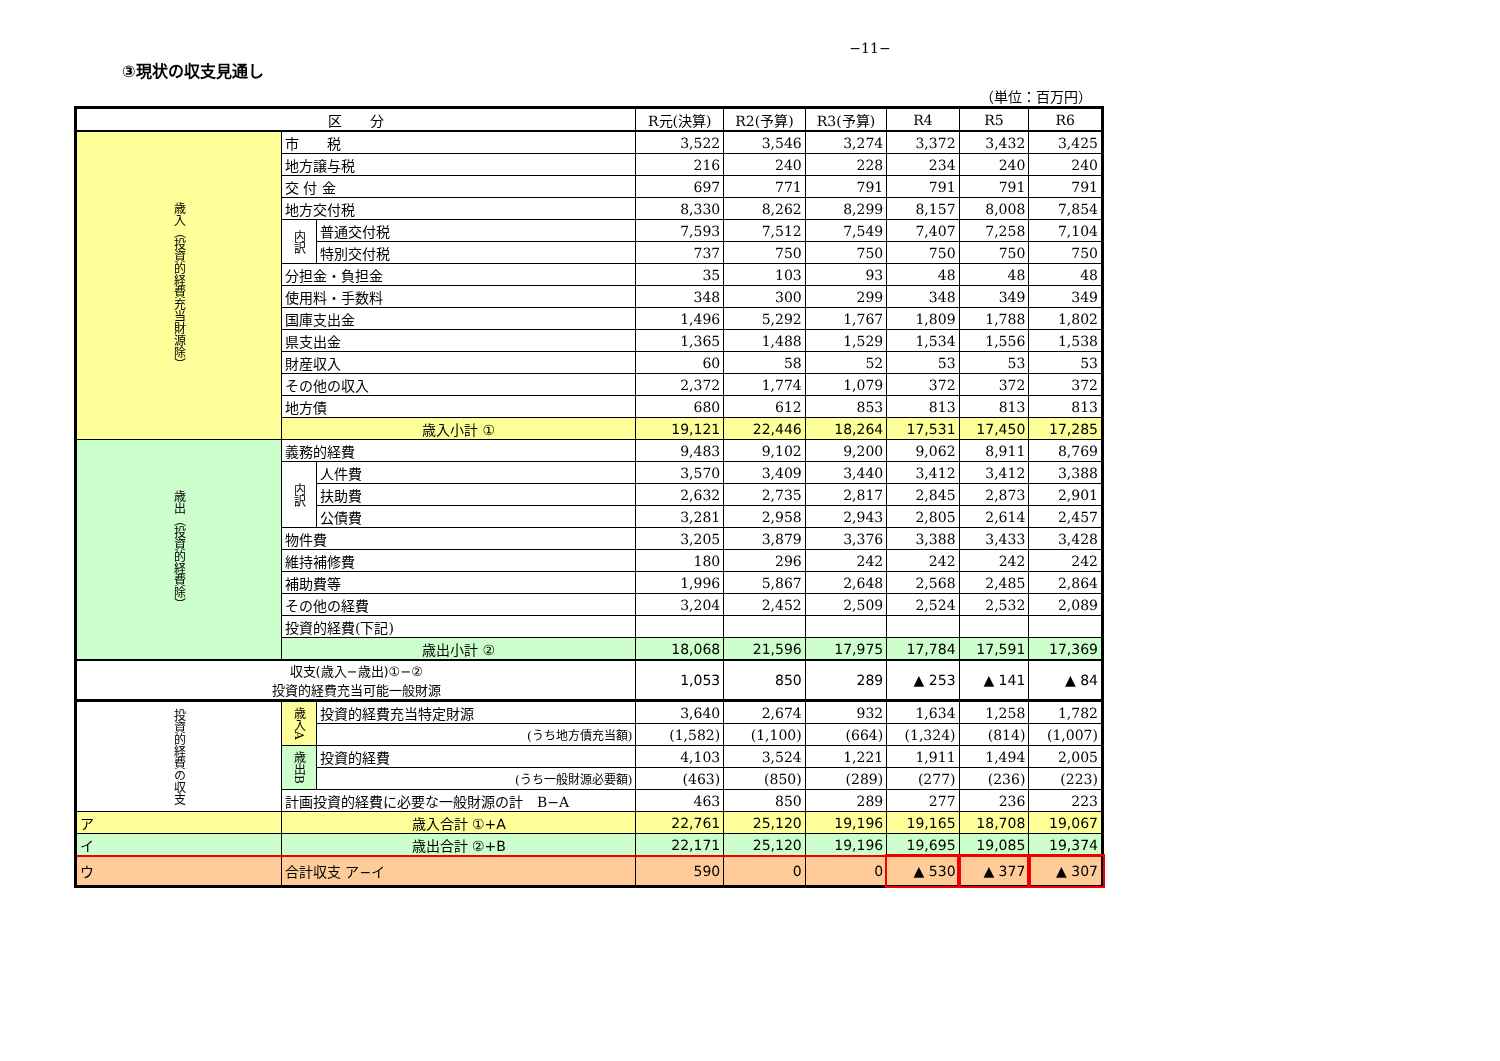−11−
③現状の収支見通し
（単位：百万円）
| 区 分 | | | R元(決算) | R2(予算) | R3(予算) | R4 | R5 | R6 |
| --- | --- | --- | --- | --- | --- | --- | --- | --- |
| 歳入（投資的経費充当財源除） | 市 税 | | 3,522 | 3,546 | 3,274 | 3,372 | 3,432 | 3,425 |
| | 地方譲与税 | | 216 | 240 | 228 | 234 | 240 | 240 |
| | 交 付 金 | | 697 | 771 | 791 | 791 | 791 | 791 |
| | 地方交付税 | | 8,330 | 8,262 | 8,299 | 8,157 | 8,008 | 7,854 |
| | 内訳 | 普通交付税 | 7,593 | 7,512 | 7,549 | 7,407 | 7,258 | 7,104 |
| | | 特別交付税 | 737 | 750 | 750 | 750 | 750 | 750 |
| | 分担金・負担金 | | 35 | 103 | 93 | 48 | 48 | 48 |
| | 使用料・手数料 | | 348 | 300 | 299 | 348 | 349 | 349 |
| | 国庫支出金 | | 1,496 | 5,292 | 1,767 | 1,809 | 1,788 | 1,802 |
| | 県支出金 | | 1,365 | 1,488 | 1,529 | 1,534 | 1,556 | 1,538 |
| | 財産収入 | | 60 | 58 | 52 | 53 | 53 | 53 |
| | その他の収入 | | 2,372 | 1,774 | 1,079 | 372 | 372 | 372 |
| | 地方債 | | 680 | 612 | 853 | 813 | 813 | 813 |
| | 歳入小計 ① | | 19,121 | 22,446 | 18,264 | 17,531 | 17,450 | 17,285 |
| 歳出（投資的経費除） | 義務的経費 | | 9,483 | 9,102 | 9,200 | 9,062 | 8,911 | 8,769 |
| | 内訳 | 人件費 | 3,570 | 3,409 | 3,440 | 3,412 | 3,412 | 3,388 |
| | | 扶助費 | 2,632 | 2,735 | 2,817 | 2,845 | 2,873 | 2,901 |
| | | 公債費 | 3,281 | 2,958 | 2,943 | 2,805 | 2,614 | 2,457 |
| | 物件費 | | 3,205 | 3,879 | 3,376 | 3,388 | 3,433 | 3,428 |
| | 維持補修費 | | 180 | 296 | 242 | 242 | 242 | 242 |
| | 補助費等 | | 1,996 | 5,867 | 2,648 | 2,568 | 2,485 | 2,864 |
| | その他の経費 | | 3,204 | 2,452 | 2,509 | 2,524 | 2,532 | 2,089 |
| | 投資的経費(下記) | | | | | | | |
| | 歳出小計 ② | | 18,068 | 21,596 | 17,975 | 17,784 | 17,591 | 17,369 |
| 収支(歳入−歳出)①−② 投資的経費充当可能一般財源 | | | 1,053 | 850 | 289 | ▲ 253 | ▲ 141 | ▲ 84 |
| 投資的経費の収支 | 歳入A | 投資的経費充当特定財源 | 3,640 | 2,674 | 932 | 1,634 | 1,258 | 1,782 |
| | | (うち地方債充当額) | (1,582) | (1,100) | (664) | (1,324) | (814) | (1,007) |
| | 歳出B | 投資的経費 | 4,103 | 3,524 | 1,221 | 1,911 | 1,494 | 2,005 |
| | | (うち一般財源必要額) | (463) | (850) | (289) | (277) | (236) | (223) |
| | 計画投資的経費に必要な一般財源の計 B−A | | 463 | 850 | 289 | 277 | 236 | 223 |
| ア | 歳入合計 ①+A | | 22,761 | 25,120 | 19,196 | 19,165 | 18,708 | 19,067 |
| イ | 歳出合計 ②+B | | 22,171 | 25,120 | 19,196 | 19,695 | 19,085 | 19,374 |
| ウ | 合計収支 ア−イ | | 590 | 0 | 0 | ▲ 530 | ▲ 377 | ▲ 307 |